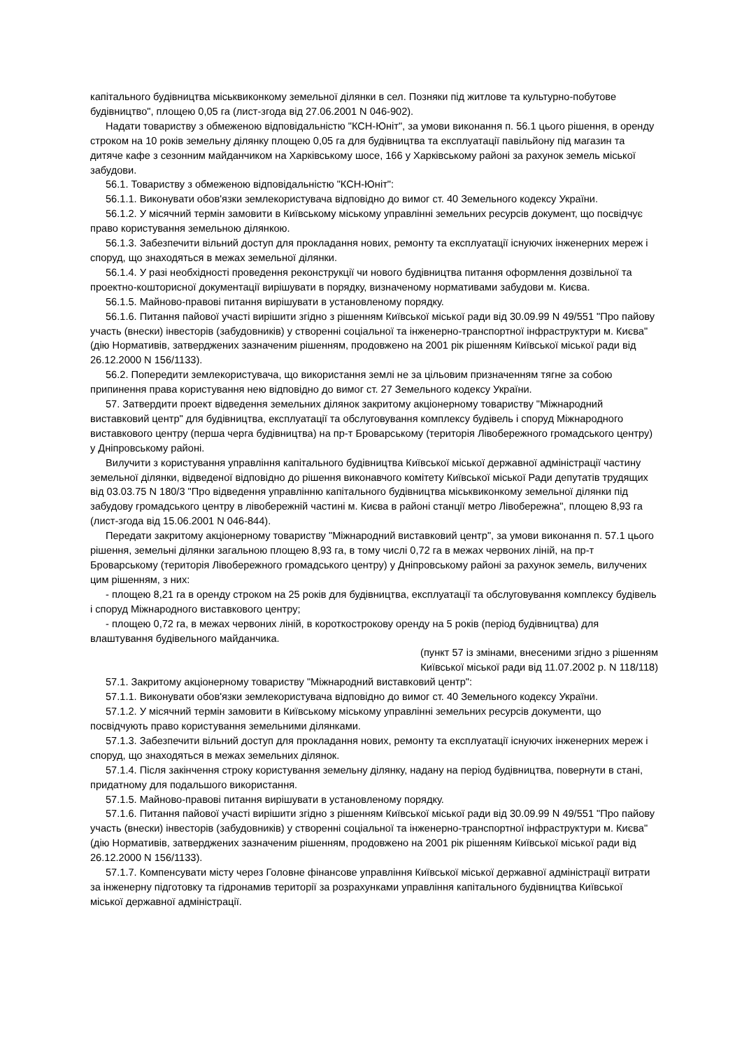капітального будівництва міськвиконкому земельної ділянки в сел. Позняки під житлове та культурно-побутове будівництво", площею 0,05 га (лист-згода від 27.06.2001 N 046-902).
Надати товариству з обмеженою відповідальністю "КСН-Юніт", за умови виконання п. 56.1 цього рішення, в оренду строком на 10 років земельну ділянку площею 0,05 га для будівництва та експлуатації павільйону під магазин та дитяче кафе з сезонним майданчиком на Харківському шосе, 166 у Харківському районі за рахунок земель міської забудови.
56.1. Товариству з обмеженою відповідальністю "КСН-Юніт":
56.1.1. Виконувати обов'язки землекористувача відповідно до вимог ст. 40 Земельного кодексу України.
56.1.2. У місячний термін замовити в Київському міському управлінні земельних ресурсів документ, що посвідчує право користування земельною ділянкою.
56.1.3. Забезпечити вільний доступ для прокладання нових, ремонту та експлуатації існуючих інженерних мереж і споруд, що знаходяться в межах земельної ділянки.
56.1.4. У разі необхідності проведення реконструкції чи нового будівництва питання оформлення дозвільної та проектно-кошторисної документації вирішувати в порядку, визначеному нормативами забудови м. Києва.
56.1.5. Майново-правові питання вирішувати в установленому порядку.
56.1.6. Питання пайової участі вирішити згідно з рішенням Київської міської ради від 30.09.99 N 49/551 "Про пайову участь (внески) інвесторів (забудовників) у створенні соціальної та інженерно-транспортної інфраструктури м. Києва" (дію Нормативів, затверджених зазначеним рішенням, продовжено на 2001 рік рішенням Київської міської ради від 26.12.2000 N 156/1133).
56.2. Попередити землекористувача, що використання землі не за цільовим призначенням тягне за собою припинення права користування нею відповідно до вимог ст. 27 Земельного кодексу України.
57. Затвердити проект відведення земельних ділянок закритому акціонерному товариству "Міжнародний виставковий центр" для будівництва, експлуатації та обслуговування комплексу будівель і споруд Міжнародного виставкового центру (перша черга будівництва) на пр-т Броварському (територія Лівобережного громадського центру) у Дніпровському районі.
Вилучити з користування управління капітального будівництва Київської міської державної адміністрації частину земельної ділянки, відведеної відповідно до рішення виконавчого комітету Київської міської Ради депутатів трудящих від 03.03.75 N 180/3 "Про відведення управлінню капітального будівництва міськвиконкому земельної ділянки під забудову громадського центру в лівобережній частині м. Києва в районі станції метро Лівобережна", площею 8,93 га (лист-згода від 15.06.2001 N 046-844).
Передати закритому акціонерному товариству "Міжнародний виставковий центр", за умови виконання п. 57.1 цього рішення, земельні ділянки загальною площею 8,93 га, в тому числі 0,72 га в межах червоних ліній, на пр-т Броварському (територія Лівобережного громадського центру) у Дніпровському районі за рахунок земель, вилучених цим рішенням, з них:
- площею 8,21 га в оренду строком на 25 років для будівництва, експлуатації та обслуговування комплексу будівель і споруд Міжнародного виставкового центру;
- площею 0,72 га, в межах червоних ліній, в короткострокову оренду на 5 років (період будівництва) для влаштування будівельного майданчика.
(пункт 57 із змінами, внесеними згідно з рішенням
Київської міської ради від 11.07.2002 р. N 118/118)
57.1. Закритому акціонерному товариству "Міжнародний виставковий центр":
57.1.1. Виконувати обов'язки землекористувача відповідно до вимог ст. 40 Земельного кодексу України.
57.1.2. У місячний термін замовити в Київському міському управлінні земельних ресурсів документи, що посвідчують право користування земельними ділянками.
57.1.3. Забезпечити вільний доступ для прокладання нових, ремонту та експлуатації існуючих інженерних мереж і споруд, що знаходяться в межах земельних ділянок.
57.1.4. Після закінчення строку користування земельну ділянку, надану на період будівництва, повернути в стані, придатному для подальшого використання.
57.1.5. Майново-правові питання вирішувати в установленому порядку.
57.1.6. Питання пайової участі вирішити згідно з рішенням Київської міської ради від 30.09.99 N 49/551 "Про пайову участь (внески) інвесторів (забудовників) у створенні соціальної та інженерно-транспортної інфраструктури м. Києва" (дію Нормативів, затверджених зазначеним рішенням, продовжено на 2001 рік рішенням Київської міської ради від 26.12.2000 N 156/1133).
57.1.7. Компенсувати місту через Головне фінансове управління Київської міської державної адміністрації витрати за інженерну підготовку та гідронамив території за розрахунками управління капітального будівництва Київської міської державної адміністрації.